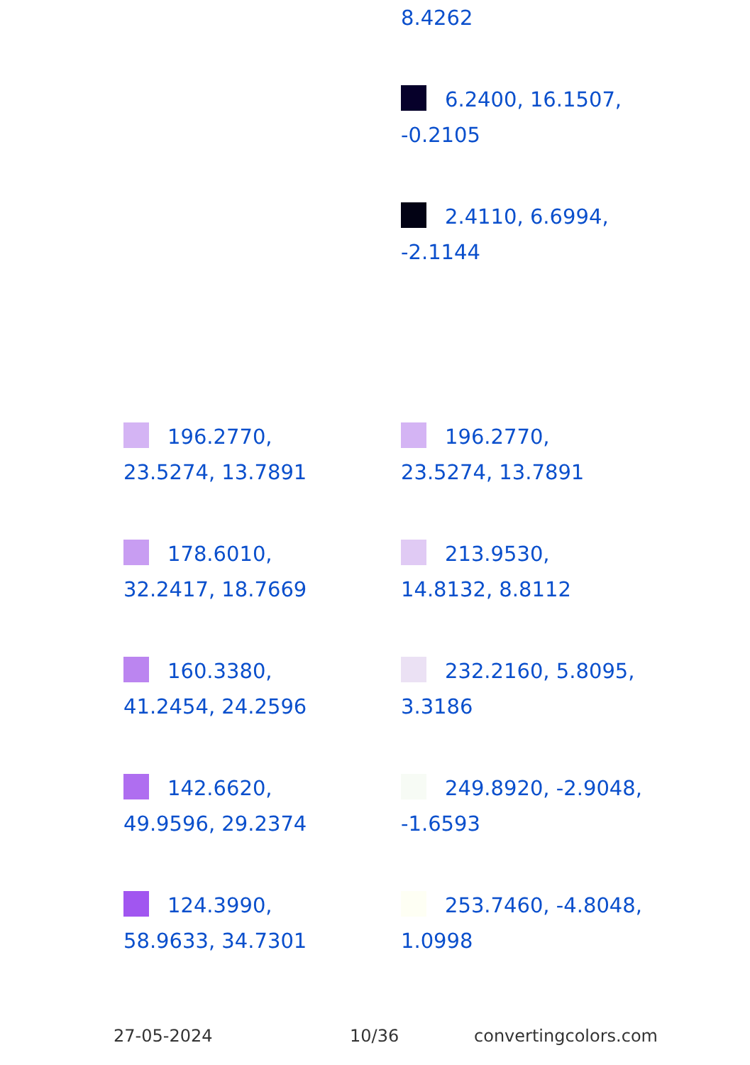8.4262
6.2400, 16.1507, -0.2105
2.4110, 6.6994, -2.1144
196.2770, 23.5274, 13.7891
196.2770, 23.5274, 13.7891
178.6010, 32.2417, 18.7669
213.9530, 14.8132, 8.8112
160.3380, 41.2454, 24.2596
232.2160, 5.8095, 3.3186
142.6620, 49.9596, 29.2374
249.8920, -2.9048, -1.6593
124.3990, 58.9633, 34.7301
253.7460, -4.8048, 1.0998
27-05-2024 10/36 convertingcolors.com